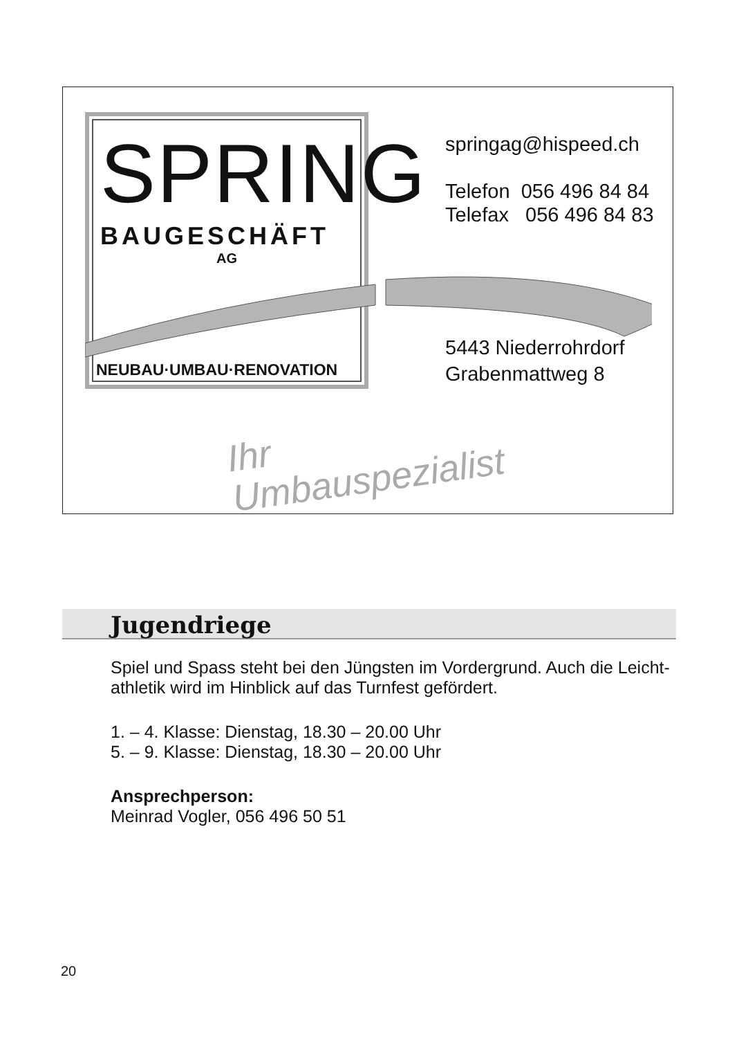SPRING
BAUGESCHÄFT
AG
NEUBAU·UMBAU·RENOVATION
springag@hispeed.ch
Telefon 056 496 84 84
Telefax 056 496 84 83
5443 Niederrohrdorf
Grabenmattweg 8
Ihr
Umbauspezialist
Jugendriege
Spiel und Spass steht bei den Jüngsten im Vordergrund. Auch die Leicht-athletik wird im Hinblick auf das Turnfest gefördert.
1. – 4. Klasse: Dienstag, 18.30 – 20.00 Uhr
5. – 9. Klasse: Dienstag, 18.30 – 20.00 Uhr
Ansprechperson:
Meinrad Vogler, 056 496 50 51
20